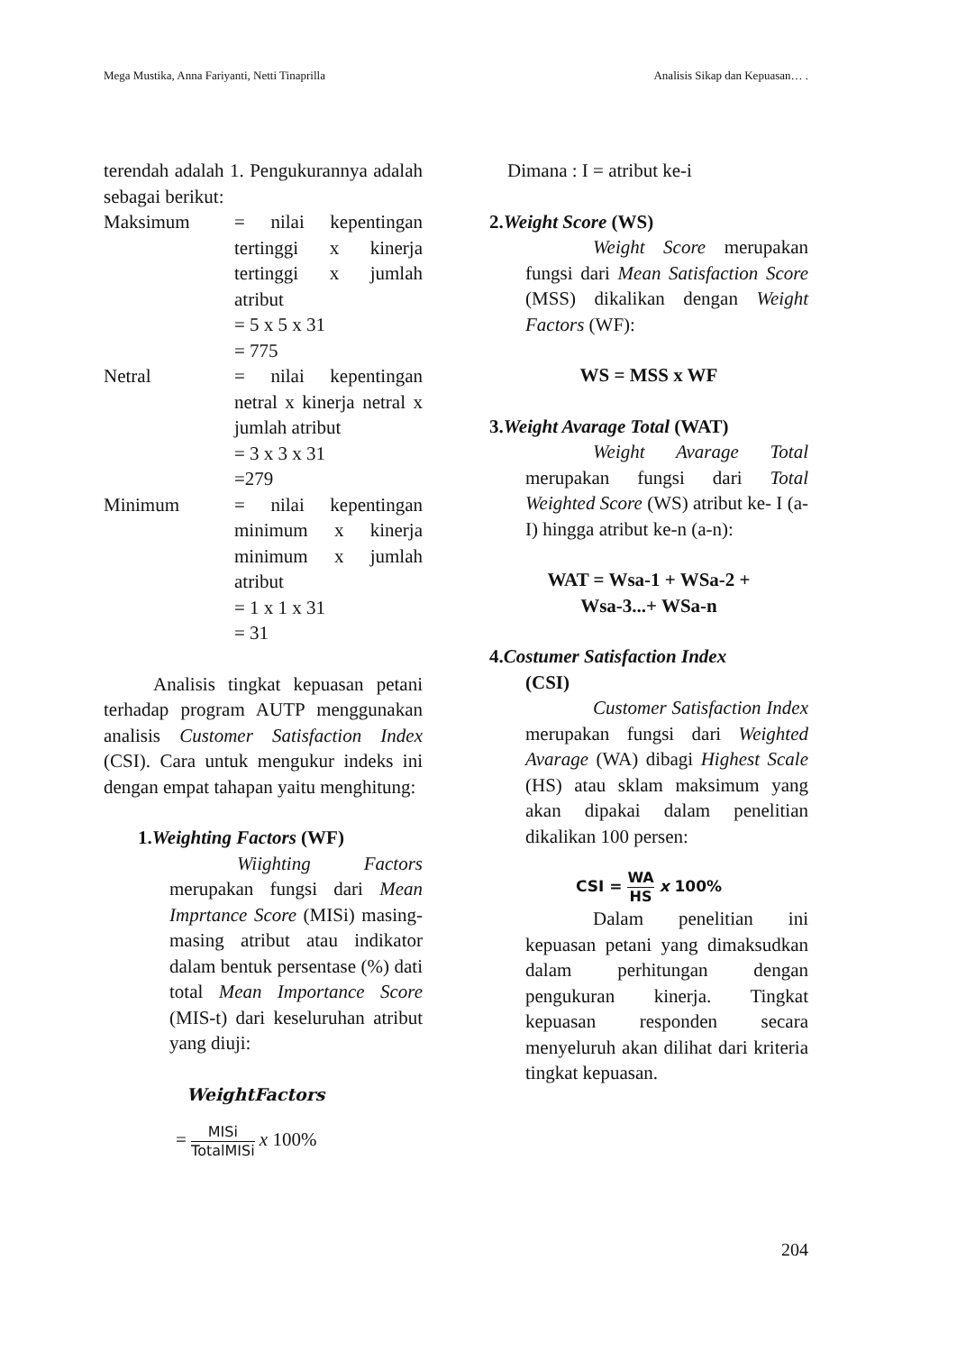Mega Mustika, Anna Fariyanti, Netti Tinaprilla Analisis Sikap dan Kepuasan… .
terendah adalah 1. Pengukurannya adalah sebagai berikut:
Maksimum = nilai kepentingan tertinggi x kinerja tertinggi x jumlah atribut
= 5 x 5 x 31
= 775
Netral = nilai kepentingan netral x kinerja netral x jumlah atribut
= 3 x 3 x 31
=279
Minimum = nilai kepentingan minimum x kinerja minimum x jumlah atribut
= 1 x 1 x 31
= 31
Analisis tingkat kepuasan petani terhadap program AUTP menggunakan analisis Customer Satisfaction Index (CSI). Cara untuk mengukur indeks ini dengan empat tahapan yaitu menghitung:
1.Weighting Factors (WF)
Wiighting Factors merupakan fungsi dari Mean Imprtance Score (MISi) masing-masing atribut atau indikator dalam bentuk persentase (%) dati total Mean Importance Score (MIS-t) dari keseluruhan atribut yang diuji:
WeightFactors
= MISi TotalMISi x 100%
Dimana : I = atribut ke-i
2.Weight Score (WS)
Weight Score merupakan fungsi dari Mean Satisfaction Score (MSS) dikalikan dengan Weight Factors (WF):
WS = MSS x WF
3.Weight Avarage Total (WAT)
Weight Avarage Total merupakan fungsi dari Total Weighted Score (WS) atribut ke- I (a-I) hingga atribut ke-n (a-n):
WAT = Wsa-1 + WSa-2 +
Wsa-3...+ WSa-n
4.Costumer Satisfaction Index
(CSI)
Customer Satisfaction Index merupakan fungsi dari Weighted Avarage (WA) dibagi Highest Scale (HS) atau sklam maksimum yang akan dipakai dalam penelitian dikalikan 100 persen:
CSI = WA HS x 100%
Dalam penelitian ini kepuasan petani yang dimaksudkan dalam perhitungan dengan pengukuran kinerja. Tingkat kepuasan responden secara menyeluruh akan dilihat dari kriteria tingkat kepuasan.
204